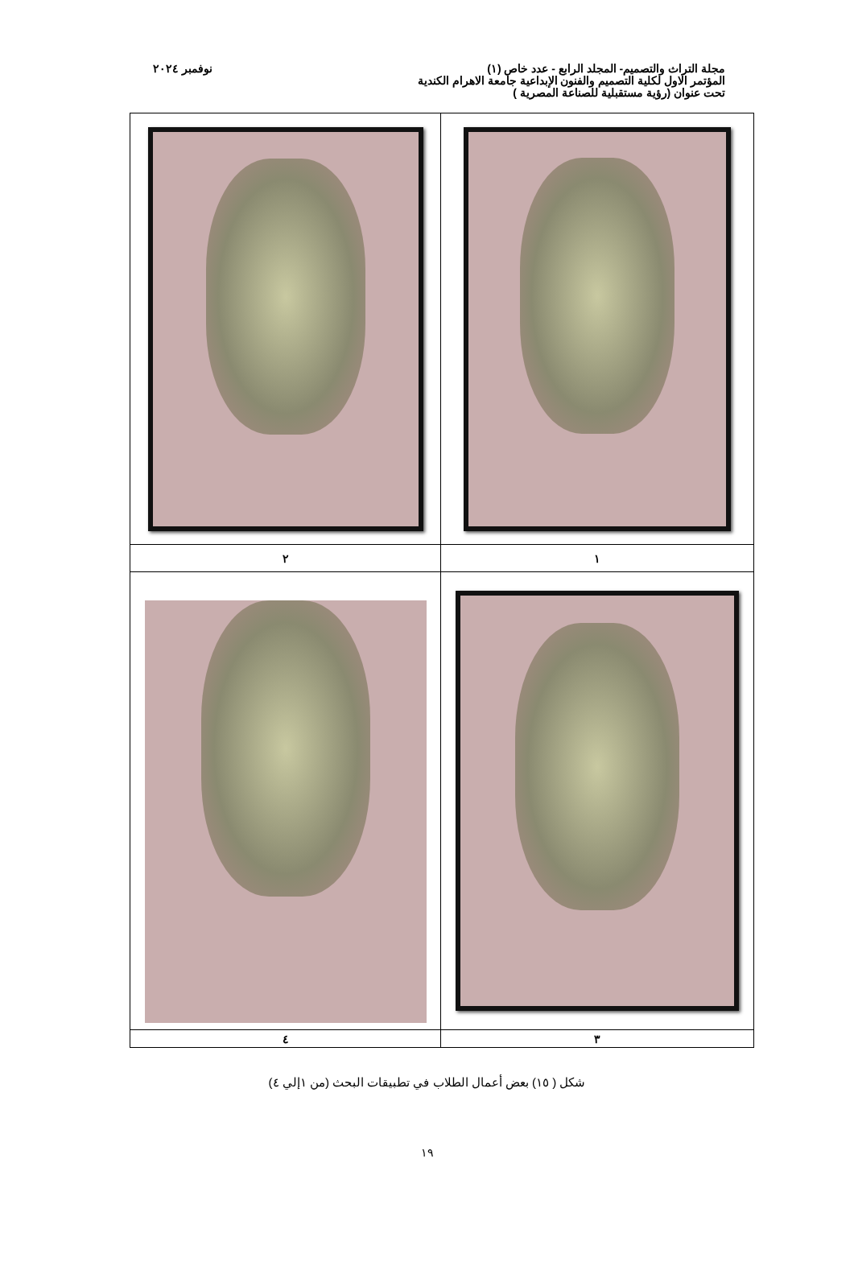مجلة التراث والتصميم- المجلد الرابع - عدد خاص (١)
المؤتمر الاول لكلية التصميم والفنون الإبداعية جامعة الاهرام الكندية
تحت عنوان (رؤية مستقبلية للصناعة المصرية )
نوفمبر ٢٠٢٤
| ١ | ٢ |
| ٣ | ٤ |
شكل ( ١٥) بعض أعمال الطلاب في تطبيقات البحث (من ١إلي ٤)
١٩